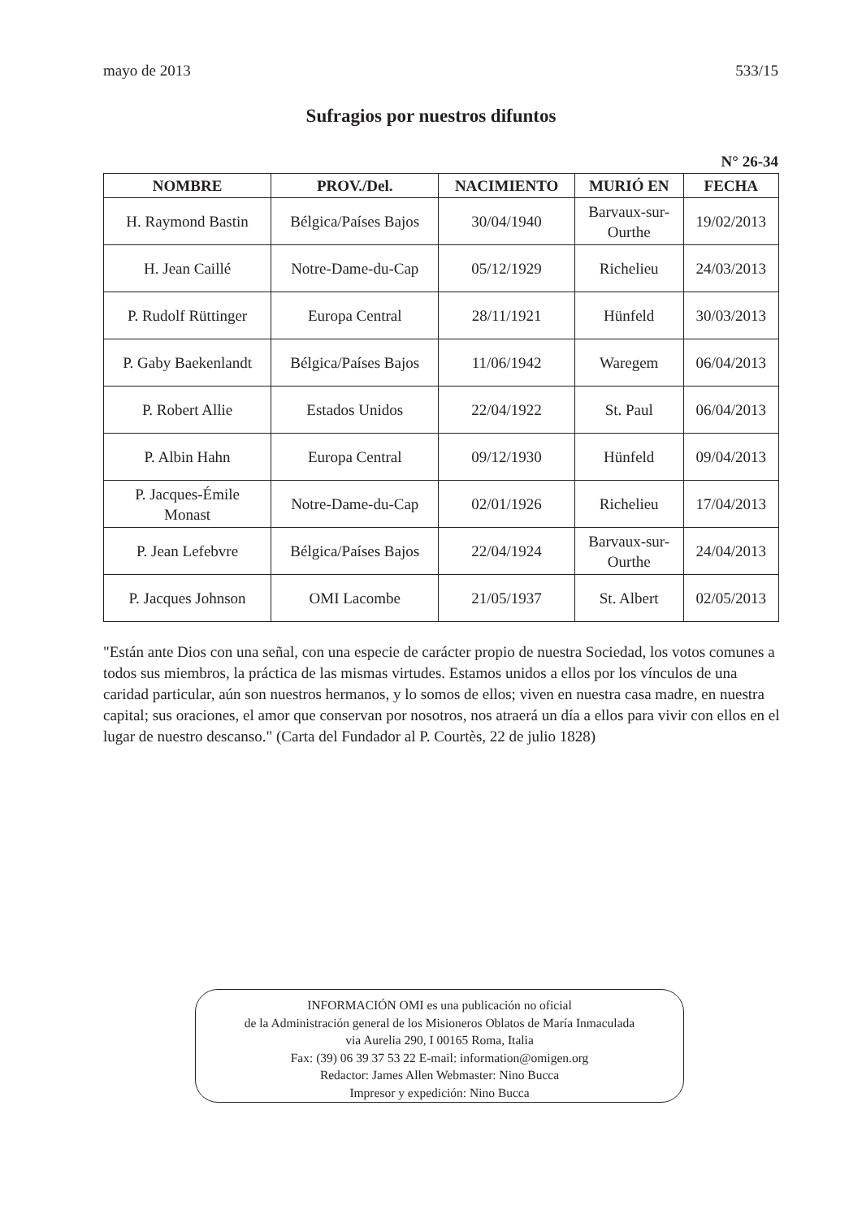mayo de 2013 533/15
Sufragios por nuestros difuntos
N° 26-34
| NOMBRE | PROV./Del. | NACIMIENTO | MURIÓ EN | FECHA |
| --- | --- | --- | --- | --- |
| H. Raymond Bastin | Bélgica/Países Bajos | 30/04/1940 | Barvaux-sur- Ourthe | 19/02/2013 |
| H. Jean Caillé | Notre-Dame-du-Cap | 05/12/1929 | Richelieu | 24/03/2013 |
| P. Rudolf Rüttinger | Europa Central | 28/11/1921 | Hünfeld | 30/03/2013 |
| P. Gaby Baekenlandt | Bélgica/Países Bajos | 11/06/1942 | Waregem | 06/04/2013 |
| P. Robert Allie | Estados Unidos | 22/04/1922 | St. Paul | 06/04/2013 |
| P. Albin Hahn | Europa Central | 09/12/1930 | Hünfeld | 09/04/2013 |
| P. Jacques-Émile Monast | Notre-Dame-du-Cap | 02/01/1926 | Richelieu | 17/04/2013 |
| P. Jean Lefebvre | Bélgica/Países Bajos | 22/04/1924 | Barvaux-sur- Ourthe | 24/04/2013 |
| P. Jacques Johnson | OMI Lacombe | 21/05/1937 | St. Albert | 02/05/2013 |
"Están ante Dios con una señal, con una especie de carácter propio de nuestra Sociedad, los votos comunes a todos sus miembros, la práctica de las mismas virtudes. Estamos unidos a ellos por los vínculos de una caridad particular, aún son nuestros hermanos, y lo somos de ellos; viven en nuestra casa madre, en nuestra capital; sus oraciones, el amor que conservan por nosotros, nos atraerá un día a ellos para vivir con ellos en el lugar de nuestro descanso." (Carta del Fundador al P. Courtès, 22 de julio 1828)
INFORMACIÓN OMI es una publicación no oficial
de la Administración general de los Misioneros Oblatos de María Inmaculada
via Aurelia 290, I 00165 Roma, Italia
Fax: (39) 06 39 37 53 22 E-mail: information@omigen.org
Redactor: James Allen Webmaster: Nino Bucca
Impresor y expedición: Nino Bucca